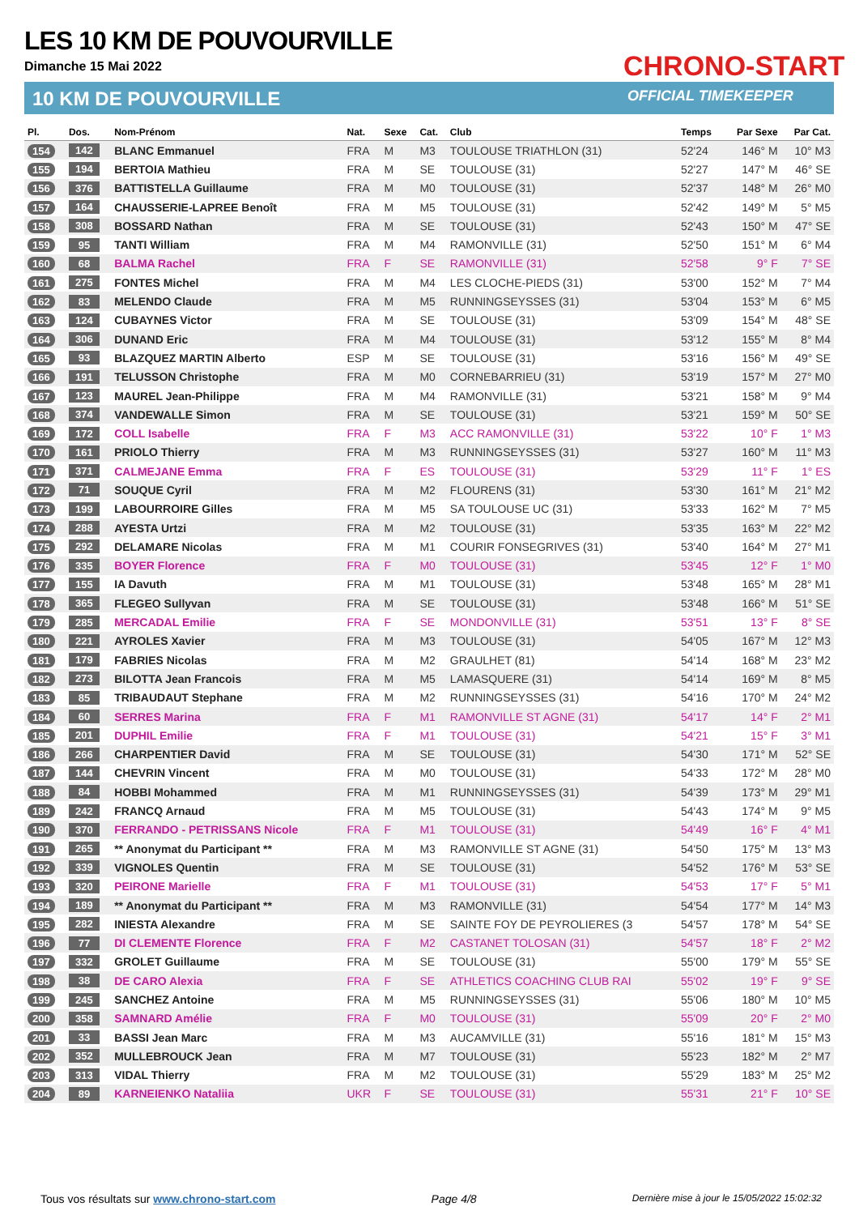LES 10 KM DE POUVOURVILLE
Dimanche 15 Mai 2022
10 KM DE POUVOURVILLE
CHRONO-START
OFFICIAL TIMEKEEPER
| Pl. | Dos. | Nom-Prénom | Nat. | Sexe | Cat. | Club | Temps | Par Sexe | Par Cat. |
| --- | --- | --- | --- | --- | --- | --- | --- | --- | --- |
| 154 | 142 | BLANC Emmanuel | FRA | M | M3 | TOULOUSE TRIATHLON (31) | 52'24 | 146° M | 10° M3 |
| 155 | 194 | BERTOIA Mathieu | FRA | M | SE | TOULOUSE (31) | 52'27 | 147° M | 46° SE |
| 156 | 376 | BATTISTELLA Guillaume | FRA | M | M0 | TOULOUSE (31) | 52'37 | 148° M | 26° M0 |
| 157 | 164 | CHAUSSERIE-LAPREE Benoît | FRA | M | M5 | TOULOUSE (31) | 52'42 | 149° M | 5° M5 |
| 158 | 308 | BOSSARD Nathan | FRA | M | SE | TOULOUSE (31) | 52'43 | 150° M | 47° SE |
| 159 | 95 | TANTI William | FRA | M | M4 | RAMONVILLE (31) | 52'50 | 151° M | 6° M4 |
| 160 | 68 | BALMA Rachel | FRA | F | SE | RAMONVILLE (31) | 52'58 | 9° F | 7° SE |
| 161 | 275 | FONTES Michel | FRA | M | M4 | LES CLOCHE-PIEDS (31) | 53'00 | 152° M | 7° M4 |
| 162 | 83 | MELENDO Claude | FRA | M | M5 | RUNNINGSEYSSES (31) | 53'04 | 153° M | 6° M5 |
| 163 | 124 | CUBAYNES Victor | FRA | M | SE | TOULOUSE (31) | 53'09 | 154° M | 48° SE |
| 164 | 306 | DUNAND Eric | FRA | M | M4 | TOULOUSE (31) | 53'12 | 155° M | 8° M4 |
| 165 | 93 | BLAZQUEZ MARTIN Alberto | ESP | M | SE | TOULOUSE (31) | 53'16 | 156° M | 49° SE |
| 166 | 191 | TELUSSON Christophe | FRA | M | M0 | CORNEBARRIEU (31) | 53'19 | 157° M | 27° M0 |
| 167 | 123 | MAUREL Jean-Philippe | FRA | M | M4 | RAMONVILLE (31) | 53'21 | 158° M | 9° M4 |
| 168 | 374 | VANDEWALLE Simon | FRA | M | SE | TOULOUSE (31) | 53'21 | 159° M | 50° SE |
| 169 | 172 | COLL Isabelle | FRA | F | M3 | ACC RAMONVILLE (31) | 53'22 | 10° F | 1° M3 |
| 170 | 161 | PRIOLO Thierry | FRA | M | M3 | RUNNINGSEYSSES (31) | 53'27 | 160° M | 11° M3 |
| 171 | 371 | CALMEJANE Emma | FRA | F | ES | TOULOUSE (31) | 53'29 | 11° F | 1° ES |
| 172 | 71 | SOUQUE Cyril | FRA | M | M2 | FLOURENS (31) | 53'30 | 161° M | 21° M2 |
| 173 | 199 | LABOURROIRE Gilles | FRA | M | M5 | SA TOULOUSE UC (31) | 53'33 | 162° M | 7° M5 |
| 174 | 288 | AYESTA Urtzi | FRA | M | M2 | TOULOUSE (31) | 53'35 | 163° M | 22° M2 |
| 175 | 292 | DELAMARE Nicolas | FRA | M | M1 | COURIR FONSEGRIVES (31) | 53'40 | 164° M | 27° M1 |
| 176 | 335 | BOYER Florence | FRA | F | M0 | TOULOUSE (31) | 53'45 | 12° F | 1° M0 |
| 177 | 155 | IA Davuth | FRA | M | M1 | TOULOUSE (31) | 53'48 | 165° M | 28° M1 |
| 178 | 365 | FLEGEO Sullyvan | FRA | M | SE | TOULOUSE (31) | 53'48 | 166° M | 51° SE |
| 179 | 285 | MERCADAL Emilie | FRA | F | SE | MONDONVILLE (31) | 53'51 | 13° F | 8° SE |
| 180 | 221 | AYROLES Xavier | FRA | M | M3 | TOULOUSE (31) | 54'05 | 167° M | 12° M3 |
| 181 | 179 | FABRIES Nicolas | FRA | M | M2 | GRAULHET (81) | 54'14 | 168° M | 23° M2 |
| 182 | 273 | BILOTTA Jean Francois | FRA | M | M5 | LAMASQUERE (31) | 54'14 | 169° M | 8° M5 |
| 183 | 85 | TRIBAUDAUT Stephane | FRA | M | M2 | RUNNINGSEYSSES (31) | 54'16 | 170° M | 24° M2 |
| 184 | 60 | SERRES Marina | FRA | F | M1 | RAMONVILLE ST AGNE (31) | 54'17 | 14° F | 2° M1 |
| 185 | 201 | DUPHIL Emilie | FRA | F | M1 | TOULOUSE (31) | 54'21 | 15° F | 3° M1 |
| 186 | 266 | CHARPENTIER David | FRA | M | SE | TOULOUSE (31) | 54'30 | 171° M | 52° SE |
| 187 | 144 | CHEVRIN Vincent | FRA | M | M0 | TOULOUSE (31) | 54'33 | 172° M | 28° M0 |
| 188 | 84 | HOBBI Mohammed | FRA | M | M1 | RUNNINGSEYSSES (31) | 54'39 | 173° M | 29° M1 |
| 189 | 242 | FRANCQ Arnaud | FRA | M | M5 | TOULOUSE (31) | 54'43 | 174° M | 9° M5 |
| 190 | 370 | FERRANDO - PETRISSANS Nicole | FRA | F | M1 | TOULOUSE (31) | 54'49 | 16° F | 4° M1 |
| 191 | 265 | ** Anonymat du Participant ** | FRA | M | M3 | RAMONVILLE ST AGNE (31) | 54'50 | 175° M | 13° M3 |
| 192 | 339 | VIGNOLES Quentin | FRA | M | SE | TOULOUSE (31) | 54'52 | 176° M | 53° SE |
| 193 | 320 | PEIRONE Marielle | FRA | F | M1 | TOULOUSE (31) | 54'53 | 17° F | 5° M1 |
| 194 | 189 | ** Anonymat du Participant ** | FRA | M | M3 | RAMONVILLE (31) | 54'54 | 177° M | 14° M3 |
| 195 | 282 | INIESTA Alexandre | FRA | M | SE | SAINTE FOY DE PEYROLIERES (3 | 54'57 | 178° M | 54° SE |
| 196 | 77 | DI CLEMENTE Florence | FRA | F | M2 | CASTANET TOLOSAN (31) | 54'57 | 18° F | 2° M2 |
| 197 | 332 | GROLET Guillaume | FRA | M | SE | TOULOUSE (31) | 55'00 | 179° M | 55° SE |
| 198 | 38 | DE CARO Alexia | FRA | F | SE | ATHLETICS COACHING CLUB RAI | 55'02 | 19° F | 9° SE |
| 199 | 245 | SANCHEZ Antoine | FRA | M | M5 | RUNNINGSEYSSES (31) | 55'06 | 180° M | 10° M5 |
| 200 | 358 | SAMNARD Amélie | FRA | F | M0 | TOULOUSE (31) | 55'09 | 20° F | 2° M0 |
| 201 | 33 | BASSI Jean Marc | FRA | M | M3 | AUCAMVILLE (31) | 55'16 | 181° M | 15° M3 |
| 202 | 352 | MULLEBROUCK Jean | FRA | M | M7 | TOULOUSE (31) | 55'23 | 182° M | 2° M7 |
| 203 | 313 | VIDAL Thierry | FRA | M | M2 | TOULOUSE (31) | 55'29 | 183° M | 25° M2 |
| 204 | 89 | KARNEIENKO Nataliia | UKR | F | SE | TOULOUSE (31) | 55'31 | 21° F | 10° SE |
Tous vos résultats sur www.chrono-start.com Page 4/8 Dernière mise à jour le 15/05/2022 15:02:32